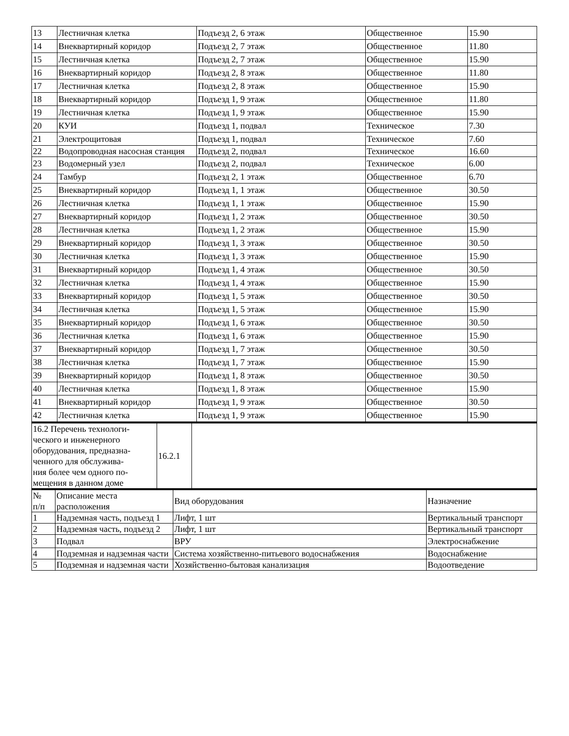| 13 | Лестничная клетка | Подъезд 2, 6 этаж | Общественное | 15.90 |
| 14 | Внеквартирный коридор | Подъезд 2, 7 этаж | Общественное | 11.80 |
| 15 | Лестничная клетка | Подъезд 2, 7 этаж | Общественное | 15.90 |
| 16 | Внеквартирный коридор | Подъезд 2, 8 этаж | Общественное | 11.80 |
| 17 | Лестничная клетка | Подъезд 2, 8 этаж | Общественное | 15.90 |
| 18 | Внеквартирный коридор | Подъезд 1, 9 этаж | Общественное | 11.80 |
| 19 | Лестничная клетка | Подъезд 1, 9 этаж | Общественное | 15.90 |
| 20 | КУИ | Подъезд 1, подвал | Техническое | 7.30 |
| 21 | Электрощитовая | Подъезд 1, подвал | Техническое | 7.60 |
| 22 | Водопроводная насосная станция | Подъезд 2, подвал | Техническое | 16.60 |
| 23 | Водомерный узел | Подъезд 2, подвал | Техническое | 6.00 |
| 24 | Тамбур | Подъезд 2, 1 этаж | Общественное | 6.70 |
| 25 | Внеквартирный коридор | Подъезд 1, 1 этаж | Общественное | 30.50 |
| 26 | Лестничная клетка | Подъезд 1, 1 этаж | Общественное | 15.90 |
| 27 | Внеквартирный коридор | Подъезд 1, 2 этаж | Общественное | 30.50 |
| 28 | Лестничная клетка | Подъезд 1, 2 этаж | Общественное | 15.90 |
| 29 | Внеквартирный коридор | Подъезд 1, 3 этаж | Общественное | 30.50 |
| 30 | Лестничная клетка | Подъезд 1, 3 этаж | Общественное | 15.90 |
| 31 | Внеквартирный коридор | Подъезд 1, 4 этаж | Общественное | 30.50 |
| 32 | Лестничная клетка | Подъезд 1, 4 этаж | Общественное | 15.90 |
| 33 | Внеквартирный коридор | Подъезд 1, 5 этаж | Общественное | 30.50 |
| 34 | Лестничная клетка | Подъезд 1, 5 этаж | Общественное | 15.90 |
| 35 | Внеквартирный коридор | Подъезд 1, 6 этаж | Общественное | 30.50 |
| 36 | Лестничная клетка | Подъезд 1, 6 этаж | Общественное | 15.90 |
| 37 | Внеквартирный коридор | Подъезд 1, 7 этаж | Общественное | 30.50 |
| 38 | Лестничная клетка | Подъезд 1, 7 этаж | Общественное | 15.90 |
| 39 | Внеквартирный коридор | Подъезд 1, 8 этаж | Общественное | 30.50 |
| 40 | Лестничная клетка | Подъезд 1, 8 этаж | Общественное | 15.90 |
| 41 | Внеквартирный коридор | Подъезд 1, 9 этаж | Общественное | 30.50 |
| 42 | Лестничная клетка | Подъезд 1, 9 этаж | Общественное | 15.90 |
| 16.2 Перечень технологи- ческого и инженерного оборудования, предназна- ченного для обслужива- ния более чем одного по- мещения в данном доме | 16.2.1 | |
| № п/п | Описание места расположения | Вид оборудования | Назначение |
| 1 | Надземная часть, подъезд 1 | Лифт, 1 шт | Вертикальный транспорт |
| 2 | Надземная часть, подъезд 2 | Лифт, 1 шт | Вертикальный транспорт |
| 3 | Подвал | ВРУ | Электроснабжение |
| 4 | Подземная и надземная части | Система хозяйственно-питьевого водоснабжения | Водоснабжение |
| 5 | Подземная и надземная части | Хозяйственно-бытовая канализация | Водоотведение |